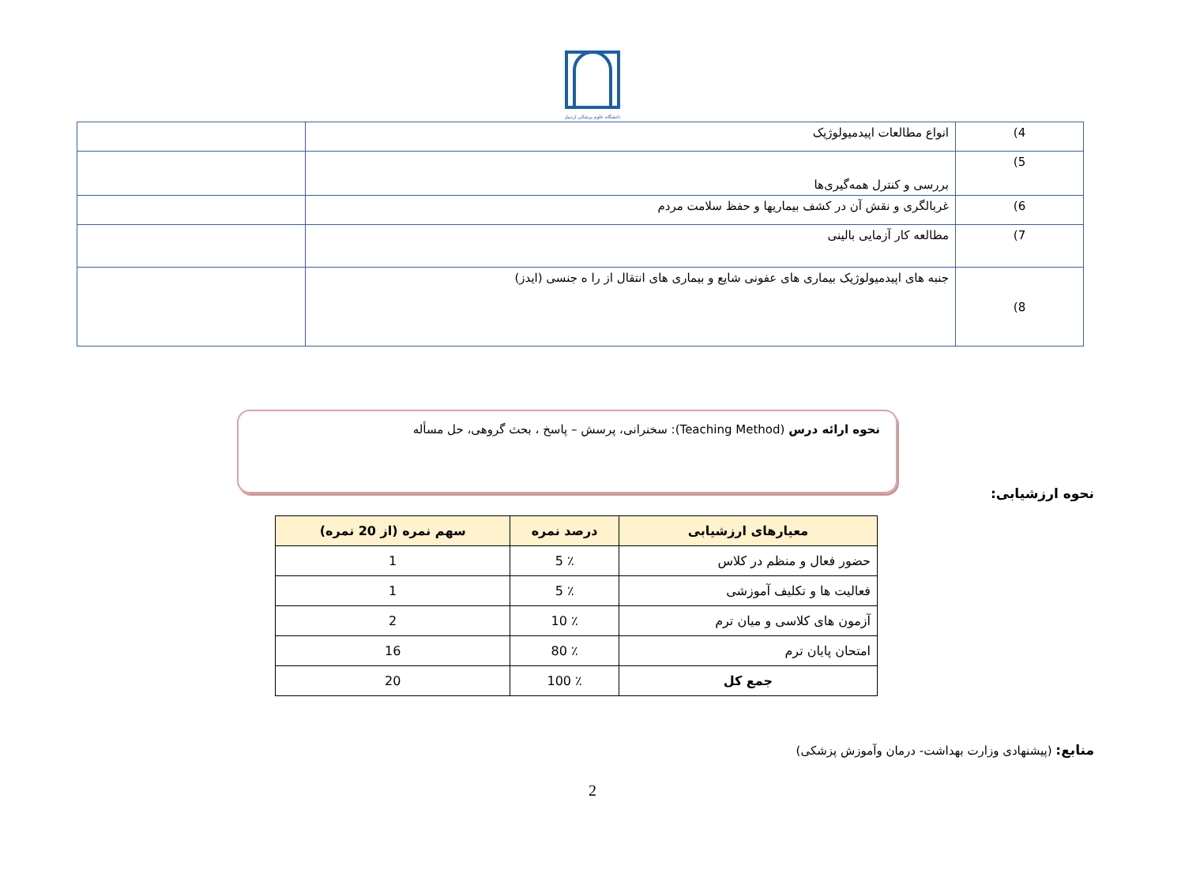دانشگاه علوم پزشکی اردبیل
| 4) | انواع مطالعات اپیدمیولوژیک | |
| 5) | بررسی و کنترل همه‌گیری‌ها | |
| 6) | غربالگری و نقش آن در کشف بیماریها و حفظ سلامت مردم | |
| 7) | مطالعه کار آزمایی بالینی | |
| 8) | جنبه های اپیدمیولوژیک بیماری های عفونی شایع و بیماری های انتقال از را ه جنسی (ایدز) | |
نحوه ارائه درس (Teaching Method): سخنرانی، پرسش – پاسخ ، بحث گروهی، حل مسأله
نحوه ارزشیابی:
| معیارهای ارزشیابی | درصد نمره | سهم نمره (از 20 نمره) |
| --- | --- | --- |
| حضور فعال و منظم در کلاس | ٪ 5 | 1 |
| فعالیت ها و تکلیف آموزشی | ٪ 5 | 1 |
| آزمون های کلاسی و میان ترم | ٪ 10 | 2 |
| امتحان پایان ترم | ٪ 80 | 16 |
| جمع کل | ٪ 100 | 20 |
منابع: (پیشنهادی وزارت بهداشت- درمان وآموزش پزشکی)
2